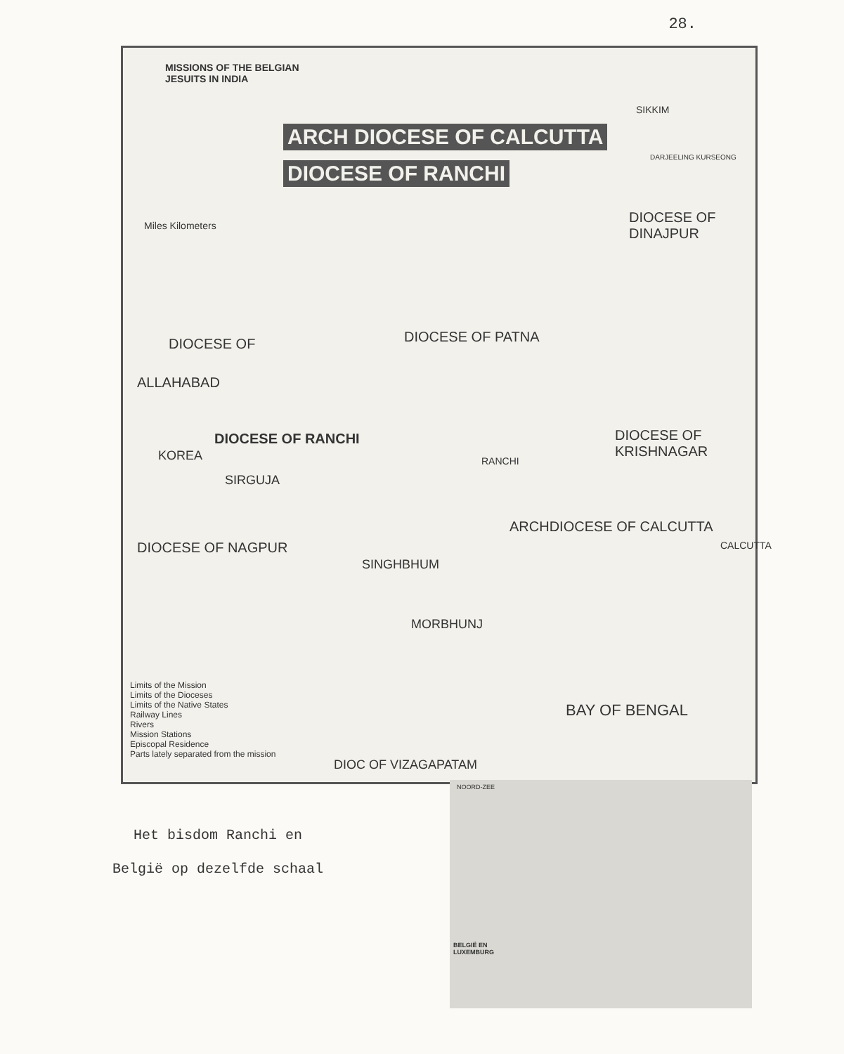28.
MISSIONS OF THE BELGIAN
JESUITS IN INDIA
ARCH DIOCESE OF CALCUTTA
DIOCESE OF RANCHI
Miles Kilometers DIOCESE OF DINAJPUR
SIKKIM
DARJEELING KURSEONG
DIOCESE OF PATNA
DIOCESE OF
ALLAHABAD
DIOCESE OF RANCHI
KOREA
SIRGUJA
RANCHI
DIOCESE OF KRISHNAGAR
ARCHDIOCESE OF CALCUTTA
DIOCESE OF NAGPUR
SINGHBHUM
CALCUTTA
MORBHUNJ
BAY OF BENGAL
Limits of the Mission
Limits of the Dioceses
Limits of the Native States
Railway Lines
Rivers
Mission Stations
Episcopal Residence
Parts lately separated from the mission
DIOC OF VIZAGAPATAM
BELGIË EN
LUXEMBURG
NOORD-ZEE
Het bisdom Ranchi en
België op dezelfde schaal